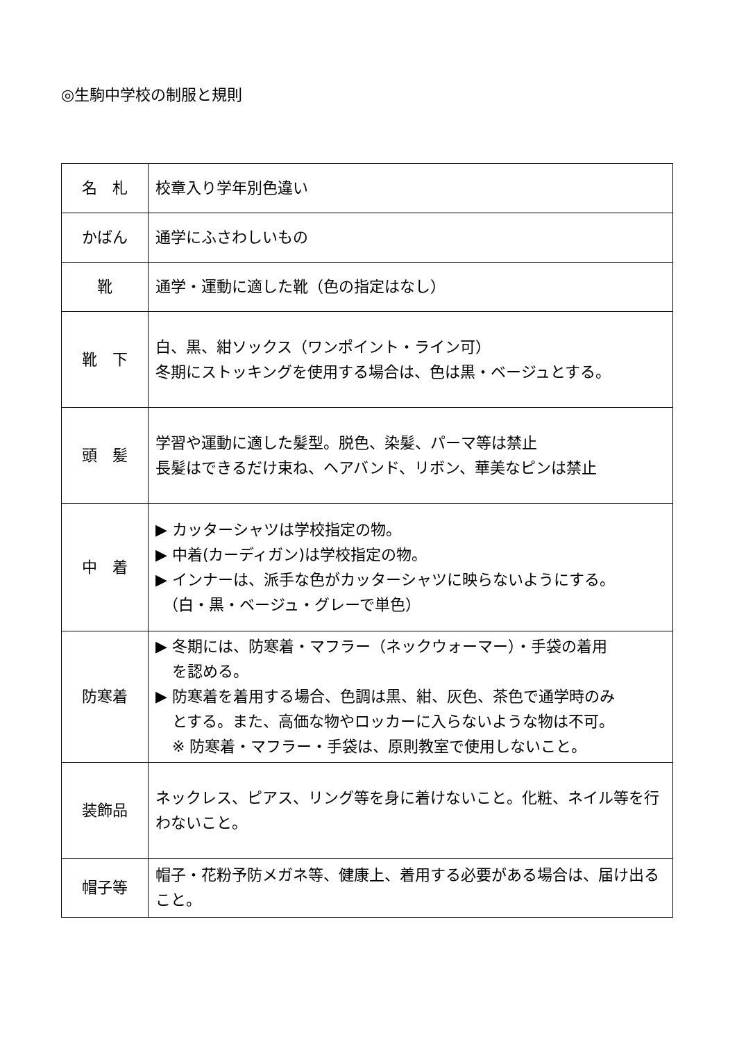◎生駒中学校の制服と規則
| 名 札 | 校章入り学年別色違い |
| かばん | 通学にふさわしいもの |
| 靴 | 通学・運動に適した靴（色の指定はなし） |
| 靴 下 | 白、黒、紺ソックス（ワンポイント・ライン可） 冬期にストッキングを使用する場合は、色は黒・ベージュとする。 |
| 頭 髪 | 学習や運動に適した髪型。脱色、染髪、パーマ等は禁止 長髪はできるだけ束ね、ヘアバンド、リボン、華美なピンは禁止 |
| 中 着 | ▶ カッターシャツは学校指定の物。 ▶ 中着(カーディガン)は学校指定の物。 ▶ インナーは、派手な色がカッターシャツに映らないようにする。 （白・黒・ベージュ・グレーで単色） |
| 防寒着 | ▶ 冬期には、防寒着・マフラー（ネックウォーマー）・手袋の着用 を認める。 ▶ 防寒着を着用する場合、色調は黒、紺、灰色、茶色で通学時のみ とする。また、高価な物やロッカーに入らないような物は不可。 ※ 防寒着・マフラー・手袋は、原則教室で使用しないこと。 |
| 装飾品 | ネックレス、ピアス、リング等を身に着けないこと。化粧、ネイル等を行わないこと。 |
| 帽子等 | 帽子・花粉予防メガネ等、健康上、着用する必要がある場合は、届け出ること。 |